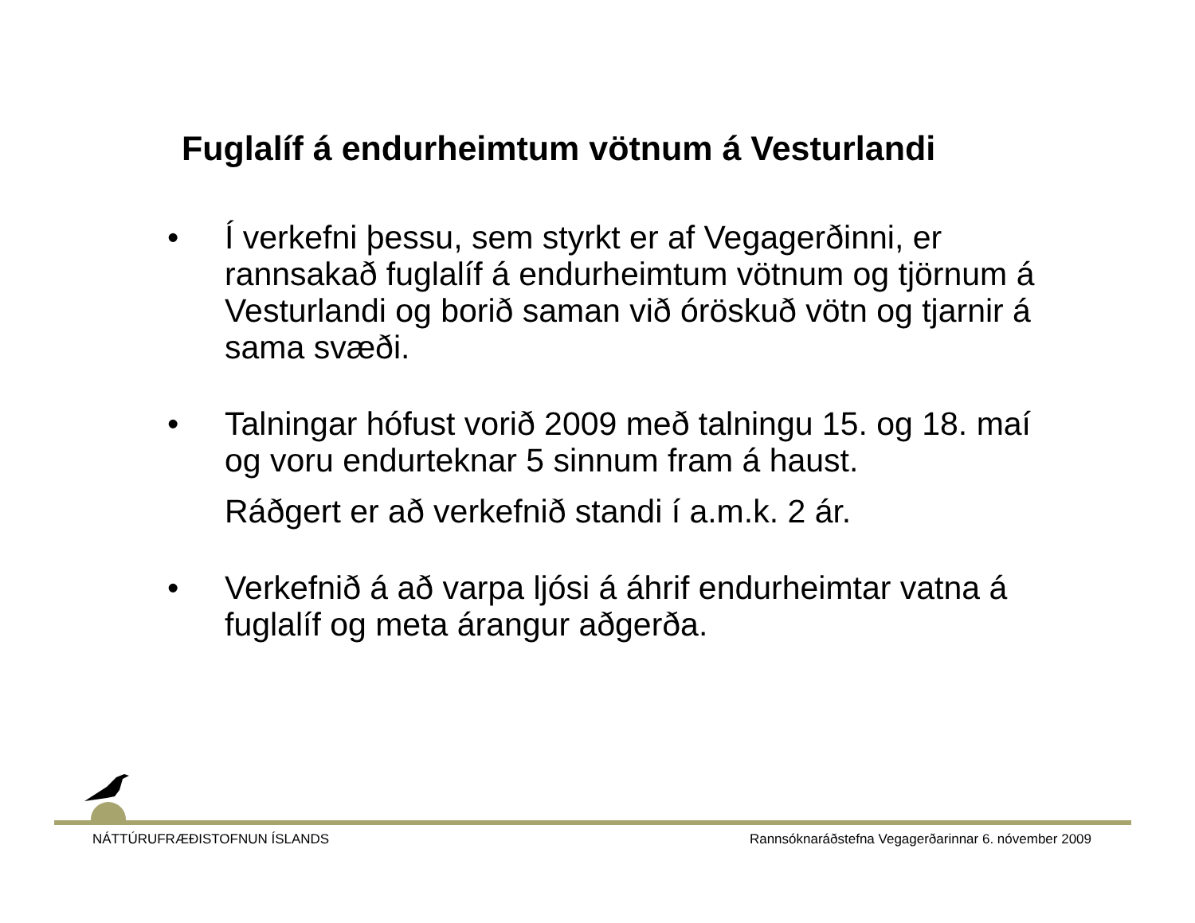Fuglalíf á endurheimtum vötnum á Vesturlandi
• Í verkefni þessu, sem styrkt er af Vegagerðinni, er rannsakað fuglalíf á endurheimtum vötnum og tjörnum á Vesturlandi og borið saman við óröskuð vötn og tjarnir á sama svæði.
• Talningar hófust vorið 2009 með talningu 15. og 18. maí og voru endurteknar 5 sinnum fram á haust.
Ráðgert er að verkefnið standi í a.m.k. 2 ár.
• Verkefnið á að varpa ljósi á áhrif endurheimtar vatna á fuglalíf og meta árangur aðgerða.
NÁTTÚRUFRÆÐISTOFNUN ÍSLANDS Rannsóknaráðstefna Vegagerðarinnar 6. nóvember 2009